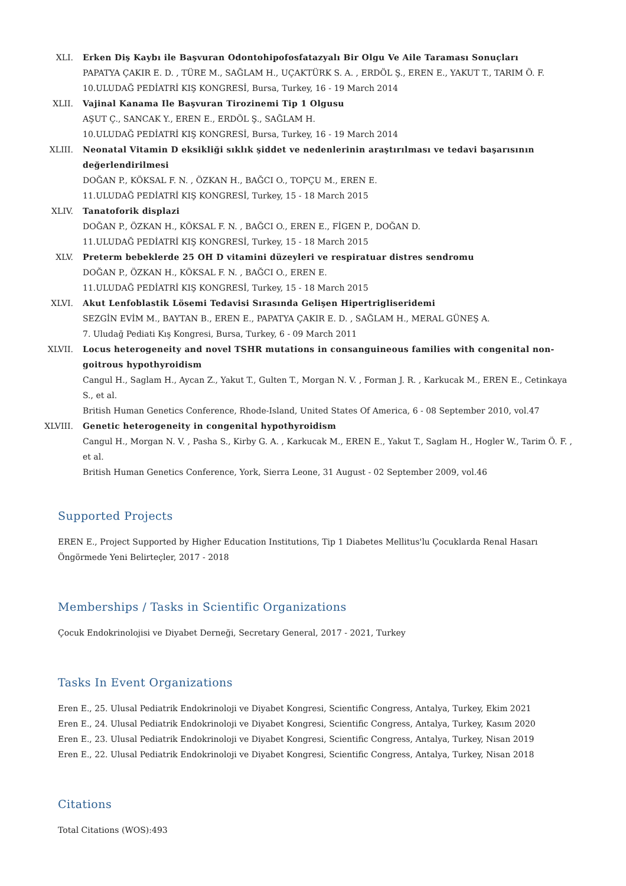XLI. Erken Diş Kaybı ile Başvuran Odontohipofosfatazyalı Bir Olgu Ve Aile Taraması Sonuçları
PAPATYA ÇAKIR E. D. , TÜRE M., SAĞLAM H., UÇAKTÜRK S. A. , ERDÖL Ş., EREN E., YAKUT T., TARIM Ö. F.
10.ULUDAĞ PEDİATRİ KIŞ KONGRESİ, Bursa, Turkey, 16 - 19 March 2014
XLII. Vajinal Kanama Ile Başvuran Tirozinemi Tip 1 Olgusu
AŞUT Ç., SANCAK Y., EREN E., ERDÖL Ş., SAĞLAM H.
10.ULUDAĞ PEDİATRİ KIŞ KONGRESİ, Bursa, Turkey, 16 - 19 March 2014
XLIII. Neonatal Vitamin D eksikliği sıklık şiddet ve nedenlerinin araştırılması ve tedavi başarısının değerlendirilmesi
DOĞAN P., KÖKSAL F. N. , ÖZKAN H., BAĞCI O., TOPÇU M., EREN E.
11.ULUDAĞ PEDİATRİ KIŞ KONGRESİ, Turkey, 15 - 18 March 2015
XLIV. Tanatoforik displazi
DOĞAN P., ÖZKAN H., KÖKSAL F. N. , BAĞCI O., EREN E., FİGEN P., DOĞAN D.
11.ULUDAĞ PEDİATRİ KIŞ KONGRESİ, Turkey, 15 - 18 March 2015
XLV. Preterm bebeklerde 25 OH D vitamini düzeyleri ve respiratuar distres sendromu
DOĞAN P., ÖZKAN H., KÖKSAL F. N. , BAĞCI O., EREN E.
11.ULUDAĞ PEDİATRİ KIŞ KONGRESİ, Turkey, 15 - 18 March 2015
XLVI. Akut Lenfoblastik Lösemi Tedavisi Sırasında Gelişen Hipertrigliseridemi
SEZGİN EVİM M., BAYTAN B., EREN E., PAPATYA ÇAKIR E. D. , SAĞLAM H., MERAL GÜNEŞ A.
7. Uludağ Pediati Kış Kongresi, Bursa, Turkey, 6 - 09 March 2011
XLVII. Locus heterogeneity and novel TSHR mutations in consanguineous families with congenital non-goitrous hypothyroidism
Cangul H., Saglam H., Aycan Z., Yakut T., Gulten T., Morgan N. V. , Forman J. R. , Karkucak M., EREN E., Cetinkaya S., et al.
British Human Genetics Conference, Rhode-Island, United States Of America, 6 - 08 September 2010, vol.47
XLVIII.
Genetic heterogeneity in congenital hypothyroidism
Cangul H., Morgan N. V. , Pasha S., Kirby G. A. , Karkucak M., EREN E., Yakut T., Saglam H., Hogler W., Tarim Ö. F. , et al.
British Human Genetics Conference, York, Sierra Leone, 31 August - 02 September 2009, vol.46
Supported Projects
EREN E., Project Supported by Higher Education Institutions, Tip 1 Diabetes Mellitus'lu Çocuklarda Renal Hasarı Öngörmede Yeni Belirteçler, 2017 - 2018
Memberships / Tasks in Scientific Organizations
Çocuk Endokrinolojisi ve Diyabet Derneği, Secretary General, 2017 - 2021, Turkey
Tasks In Event Organizations
Eren E., 25. Ulusal Pediatrik Endokrinoloji ve Diyabet Kongresi, Scientific Congress, Antalya, Turkey, Ekim 2021
Eren E., 24. Ulusal Pediatrik Endokrinoloji ve Diyabet Kongresi, Scientific Congress, Antalya, Turkey, Kasım 2020
Eren E., 23. Ulusal Pediatrik Endokrinoloji ve Diyabet Kongresi, Scientific Congress, Antalya, Turkey, Nisan 2019
Eren E., 22. Ulusal Pediatrik Endokrinoloji ve Diyabet Kongresi, Scientific Congress, Antalya, Turkey, Nisan 2018
Citations
Total Citations (WOS):493